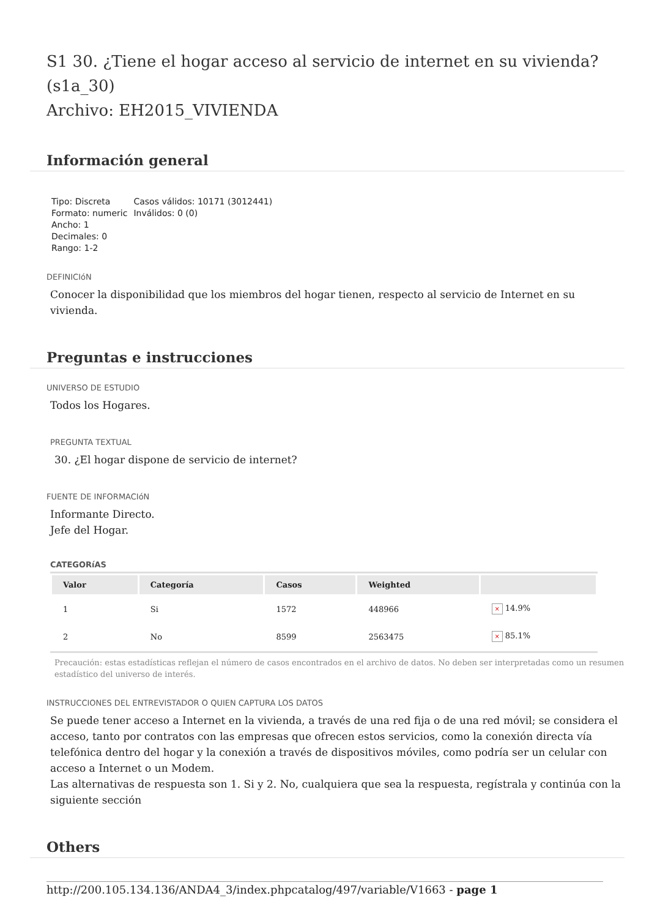S1 30. ¿Tiene el hogar acceso al servicio de internet en su vivienda? (s1a_30)
Archivo: EH2015_VIVIENDA
Información general
Tipo: Discreta
Formato: numeric
Ancho: 1
Decimales: 0
Rango: 1-2
Casos válidos: 10171 (3012441)
Inválidos: 0 (0)
DEFINICIóN
Conocer la disponibilidad que los miembros del hogar tienen, respecto al servicio de Internet en su vivienda.
Preguntas e instrucciones
UNIVERSO DE ESTUDIO
Todos los Hogares.
PREGUNTA TEXTUAL
30. ¿El hogar dispone de servicio de internet?
FUENTE DE INFORMACIóN
Informante Directo.
Jefe del Hogar.
CATEGORíAS
| Valor | Categoría | Casos | Weighted | |
| --- | --- | --- | --- | --- |
| 1 | Si | 1572 | 448966 | × 14.9% |
| 2 | No | 8599 | 2563475 | × 85.1% |
Precaución: estas estadísticas reflejan el número de casos encontrados en el archivo de datos. No deben ser interpretadas como un resumen estadístico del universo de interés.
INSTRUCCIONES DEL ENTREVISTADOR O QUIEN CAPTURA LOS DATOS
Se puede tener acceso a Internet en la vivienda, a través de una red fija o de una red móvil; se considera el acceso, tanto por contratos con las empresas que ofrecen estos servicios, como la conexión directa vía telefónica dentro del hogar y la conexión a través de dispositivos móviles, como podría ser un celular con acceso a Internet o un Modem.
Las alternativas de respuesta son 1. Si y 2. No, cualquiera que sea la respuesta, regístrala y continúa con la siguiente sección
Others
http://200.105.134.136/ANDA4_3/index.phpcatalog/497/variable/V1663 - page 1